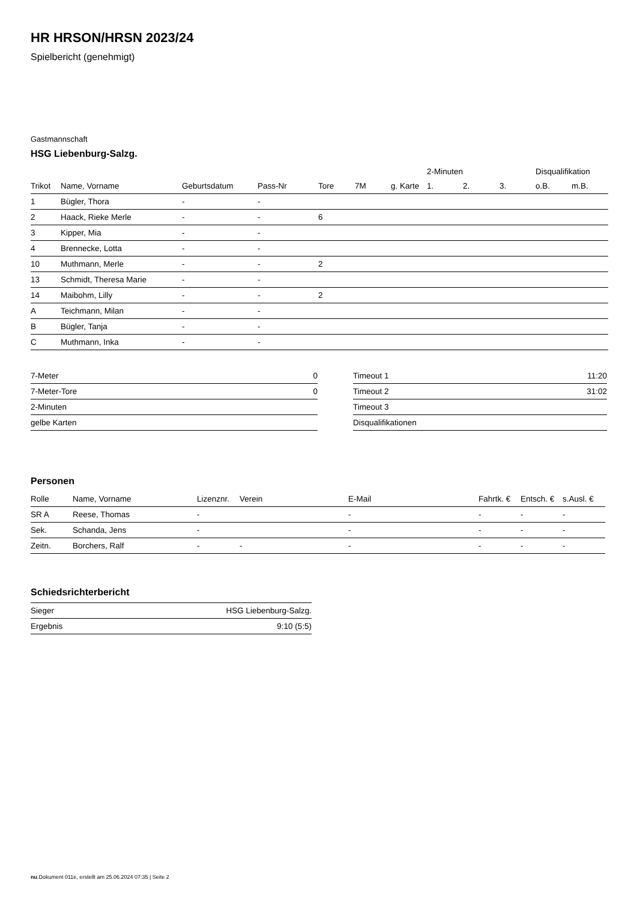HR HRSON/HRSN 2023/24
Spielbericht (genehmigt)
Gastmannschaft
HSG Liebenburg-Salzg.
| | | | | | | | 2-Minuten | | | Disqualifikation | |
| --- | --- | --- | --- | --- | --- | --- | --- | --- | --- | --- | --- |
| Trikot | Name, Vorname | Geburtsdatum | Pass-Nr | Tore | 7M | g. Karte | 1. | 2. | 3. | o.B. | m.B. |
| 1 | Bügler, Thora | - | - | | | | | | | | |
| 2 | Haack, Rieke Merle | - | - | 6 | | | | | | | |
| 3 | Kipper, Mia | - | - | | | | | | | | |
| 4 | Brennecke, Lotta | - | - | | | | | | | | |
| 10 | Muthmann, Merle | - | - | 2 | | | | | | | |
| 13 | Schmidt, Theresa Marie | - | - | | | | | | | | |
| 14 | Maibohm, Lilly | - | - | 2 | | | | | | | |
| A | Teichmann, Milan | - | - | | | | | | | | |
| B | Bügler, Tanja | - | - | | | | | | | | |
| C | Muthmann, Inka | - | - | | | | | | | | |
| 7-Meter | 0 |
| 7-Meter-Tore | 0 |
| 2-Minuten | |
| gelbe Karten | |
| Timeout 1 | 11:20 |
| Timeout 2 | 31:02 |
| Timeout 3 | |
| Disqualifikationen | |
Personen
| Rolle | Name, Vorname | Lizenznr. | Verein | E-Mail | Fahrtk. € | Entsch. € | s.Ausl. € |
| --- | --- | --- | --- | --- | --- | --- | --- |
| SR A | Reese, Thomas | - | | - | - | - | - |
| Sek. | Schanda, Jens | - | | - | - | - | - |
| Zeitn. | Borchers, Ralf | - | - | - | - | - | - |
Schiedsrichterbericht
| Sieger | HSG Liebenburg-Salzg. |
| Ergebnis | 9:10 (5:5) |
nu.Dokument 011e, erstellt am 25.06.2024 07:35 | Seite 2